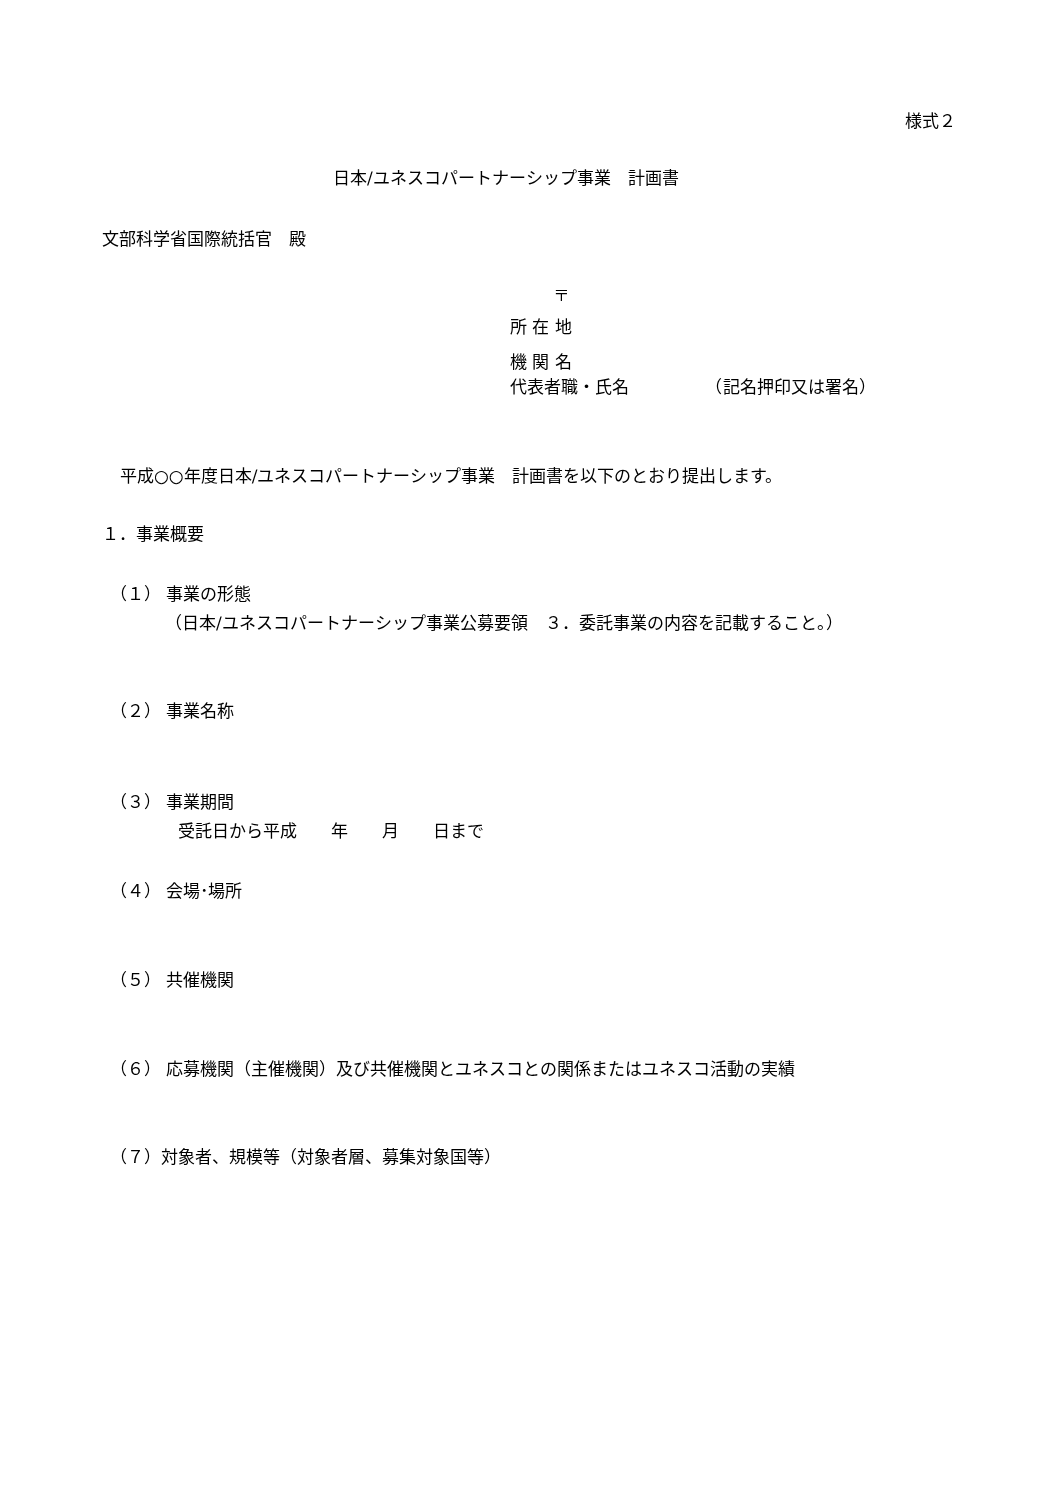様式２
日本/ユネスコパートナーシップ事業　計画書
文部科学省国際統括官　殿
〒
所 在 地
機 関 名
代表者職・氏名　　　　　（記名押印又は署名）
平成○○年度日本/ユネスコパートナーシップ事業　計画書を以下のとおり提出します。
１．事業概要
（１） 事業の形態
（日本/ユネスコパートナーシップ事業公募要領　３．委託事業の内容を記載すること。）
（２） 事業名称
（３） 事業期間
受託日から平成　　年　　月　　日まで
（４） 会場･場所
（５） 共催機関
（６） 応募機関（主催機関）及び共催機関とユネスコとの関係またはユネスコ活動の実績
（７）対象者、規模等（対象者層、募集対象国等）